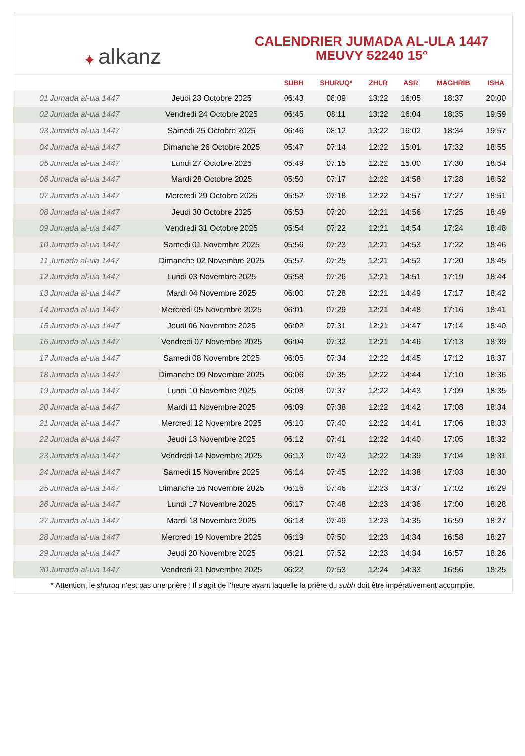✦ alkanz
CALENDRIER JUMADA AL-ULA 1447
MEUVY 52240 15°
| | | SUBH | SHURUQ* | ZHUR | ASR | MAGHRIB | ISHA |
| --- | --- | --- | --- | --- | --- | --- | --- |
| 01 Jumada al-ula 1447 | Jeudi 23 Octobre 2025 | 06:43 | 08:09 | 13:22 | 16:05 | 18:37 | 20:00 |
| 02 Jumada al-ula 1447 | Vendredi 24 Octobre 2025 | 06:45 | 08:11 | 13:22 | 16:04 | 18:35 | 19:59 |
| 03 Jumada al-ula 1447 | Samedi 25 Octobre 2025 | 06:46 | 08:12 | 13:22 | 16:02 | 18:34 | 19:57 |
| 04 Jumada al-ula 1447 | Dimanche 26 Octobre 2025 | 05:47 | 07:14 | 12:22 | 15:01 | 17:32 | 18:55 |
| 05 Jumada al-ula 1447 | Lundi 27 Octobre 2025 | 05:49 | 07:15 | 12:22 | 15:00 | 17:30 | 18:54 |
| 06 Jumada al-ula 1447 | Mardi 28 Octobre 2025 | 05:50 | 07:17 | 12:22 | 14:58 | 17:28 | 18:52 |
| 07 Jumada al-ula 1447 | Mercredi 29 Octobre 2025 | 05:52 | 07:18 | 12:22 | 14:57 | 17:27 | 18:51 |
| 08 Jumada al-ula 1447 | Jeudi 30 Octobre 2025 | 05:53 | 07:20 | 12:21 | 14:56 | 17:25 | 18:49 |
| 09 Jumada al-ula 1447 | Vendredi 31 Octobre 2025 | 05:54 | 07:22 | 12:21 | 14:54 | 17:24 | 18:48 |
| 10 Jumada al-ula 1447 | Samedi 01 Novembre 2025 | 05:56 | 07:23 | 12:21 | 14:53 | 17:22 | 18:46 |
| 11 Jumada al-ula 1447 | Dimanche 02 Novembre 2025 | 05:57 | 07:25 | 12:21 | 14:52 | 17:20 | 18:45 |
| 12 Jumada al-ula 1447 | Lundi 03 Novembre 2025 | 05:58 | 07:26 | 12:21 | 14:51 | 17:19 | 18:44 |
| 13 Jumada al-ula 1447 | Mardi 04 Novembre 2025 | 06:00 | 07:28 | 12:21 | 14:49 | 17:17 | 18:42 |
| 14 Jumada al-ula 1447 | Mercredi 05 Novembre 2025 | 06:01 | 07:29 | 12:21 | 14:48 | 17:16 | 18:41 |
| 15 Jumada al-ula 1447 | Jeudi 06 Novembre 2025 | 06:02 | 07:31 | 12:21 | 14:47 | 17:14 | 18:40 |
| 16 Jumada al-ula 1447 | Vendredi 07 Novembre 2025 | 06:04 | 07:32 | 12:21 | 14:46 | 17:13 | 18:39 |
| 17 Jumada al-ula 1447 | Samedi 08 Novembre 2025 | 06:05 | 07:34 | 12:22 | 14:45 | 17:12 | 18:37 |
| 18 Jumada al-ula 1447 | Dimanche 09 Novembre 2025 | 06:06 | 07:35 | 12:22 | 14:44 | 17:10 | 18:36 |
| 19 Jumada al-ula 1447 | Lundi 10 Novembre 2025 | 06:08 | 07:37 | 12:22 | 14:43 | 17:09 | 18:35 |
| 20 Jumada al-ula 1447 | Mardi 11 Novembre 2025 | 06:09 | 07:38 | 12:22 | 14:42 | 17:08 | 18:34 |
| 21 Jumada al-ula 1447 | Mercredi 12 Novembre 2025 | 06:10 | 07:40 | 12:22 | 14:41 | 17:06 | 18:33 |
| 22 Jumada al-ula 1447 | Jeudi 13 Novembre 2025 | 06:12 | 07:41 | 12:22 | 14:40 | 17:05 | 18:32 |
| 23 Jumada al-ula 1447 | Vendredi 14 Novembre 2025 | 06:13 | 07:43 | 12:22 | 14:39 | 17:04 | 18:31 |
| 24 Jumada al-ula 1447 | Samedi 15 Novembre 2025 | 06:14 | 07:45 | 12:22 | 14:38 | 17:03 | 18:30 |
| 25 Jumada al-ula 1447 | Dimanche 16 Novembre 2025 | 06:16 | 07:46 | 12:23 | 14:37 | 17:02 | 18:29 |
| 26 Jumada al-ula 1447 | Lundi 17 Novembre 2025 | 06:17 | 07:48 | 12:23 | 14:36 | 17:00 | 18:28 |
| 27 Jumada al-ula 1447 | Mardi 18 Novembre 2025 | 06:18 | 07:49 | 12:23 | 14:35 | 16:59 | 18:27 |
| 28 Jumada al-ula 1447 | Mercredi 19 Novembre 2025 | 06:19 | 07:50 | 12:23 | 14:34 | 16:58 | 18:27 |
| 29 Jumada al-ula 1447 | Jeudi 20 Novembre 2025 | 06:21 | 07:52 | 12:23 | 14:34 | 16:57 | 18:26 |
| 30 Jumada al-ula 1447 | Vendredi 21 Novembre 2025 | 06:22 | 07:53 | 12:24 | 14:33 | 16:56 | 18:25 |
* Attention, le shuruq n'est pas une prière ! Il s'agit de l'heure avant laquelle la prière du subh doit être impérativement accomplie.